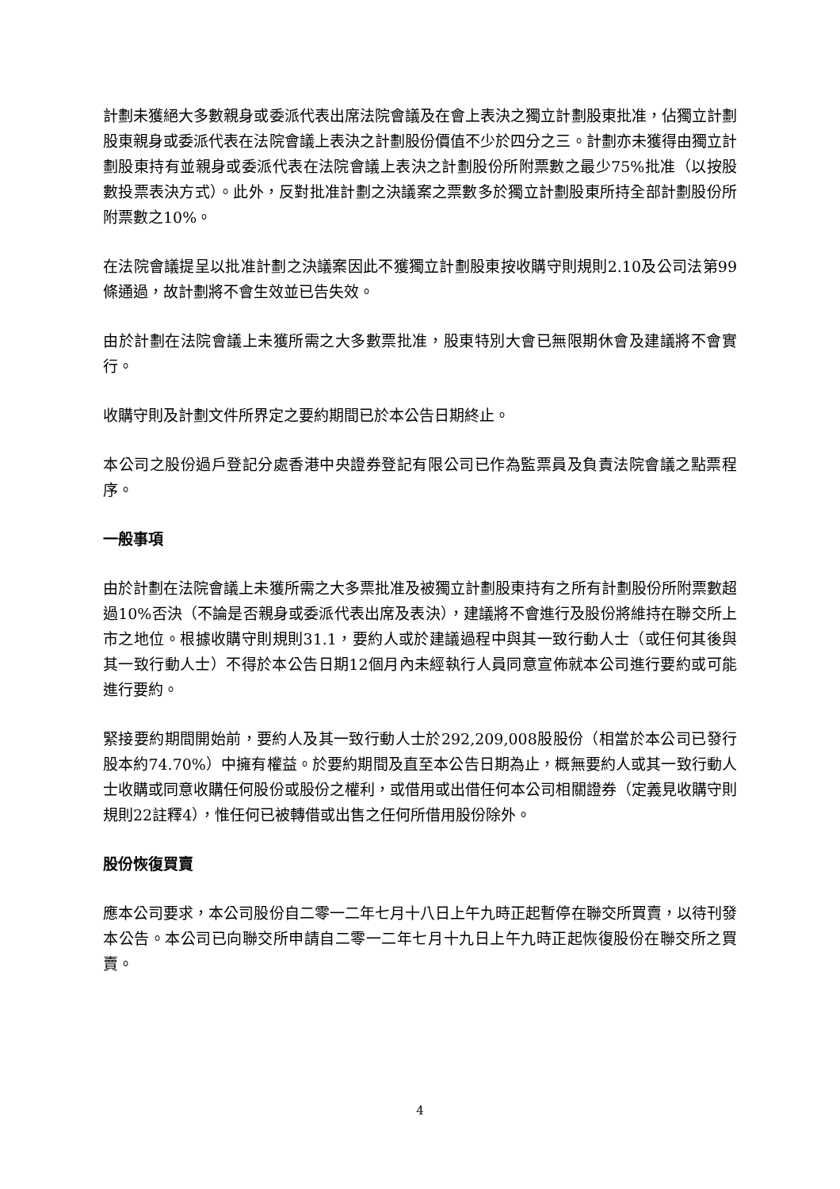計劃未獲絕大多數親身或委派代表出席法院會議及在會上表決之獨立計劃股東批准，佔獨立計劃股東親身或委派代表在法院會議上表決之計劃股份價值不少於四分之三。計劃亦未獲得由獨立計劃股東持有並親身或委派代表在法院會議上表決之計劃股份所附票數之最少75%批准（以按股數投票表決方式）。此外，反對批准計劃之決議案之票數多於獨立計劃股東所持全部計劃股份所附票數之10%。
在法院會議提呈以批准計劃之決議案因此不獲獨立計劃股東按收購守則規則2.10及公司法第99條通過，故計劃將不會生效並已告失效。
由於計劃在法院會議上未獲所需之大多數票批准，股東特別大會已無限期休會及建議將不會實行。
收購守則及計劃文件所界定之要約期間已於本公告日期終止。
本公司之股份過戶登記分處香港中央證券登記有限公司已作為監票員及負責法院會議之點票程序。
一般事項
由於計劃在法院會議上未獲所需之大多票批准及被獨立計劃股東持有之所有計劃股份所附票數超過10%否決（不論是否親身或委派代表出席及表決），建議將不會進行及股份將維持在聯交所上市之地位。根據收購守則規則31.1，要約人或於建議過程中與其一致行動人士（或任何其後與其一致行動人士）不得於本公告日期12個月內未經執行人員同意宣佈就本公司進行要約或可能進行要約。
緊接要約期間開始前，要約人及其一致行動人士於292,209,008股股份（相當於本公司已發行股本約74.70%）中擁有權益。於要約期間及直至本公告日期為止，概無要約人或其一致行動人士收購或同意收購任何股份或股份之權利，或借用或出借任何本公司相關證券（定義見收購守則規則22註釋4），惟任何已被轉借或出售之任何所借用股份除外。
股份恢復買賣
應本公司要求，本公司股份自二零一二年七月十八日上午九時正起暫停在聯交所買賣，以待刊發本公告。本公司已向聯交所申請自二零一二年七月十九日上午九時正起恢復股份在聯交所之買賣。
4